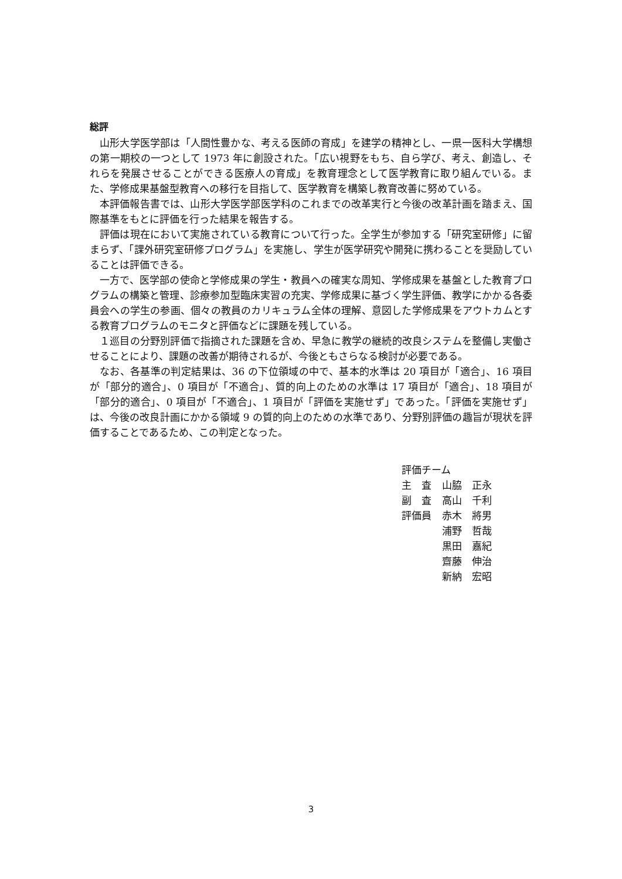総評
山形大学医学部は「人間性豊かな、考える医師の育成」を建学の精神とし、一県一医科大学構想の第一期校の一つとして 1973 年に創設された。「広い視野をもち、自ら学び、考え、創造し、それらを発展させることができる医療人の育成」を教育理念として医学教育に取り組んでいる。また、学修成果基盤型教育への移行を目指して、医学教育を構築し教育改善に努めている。
本評価報告書では、山形大学医学部医学科のこれまでの改革実行と今後の改革計画を踏まえ、国際基準をもとに評価を行った結果を報告する。
評価は現在において実施されている教育について行った。全学生が参加する「研究室研修」に留まらず、「課外研究室研修プログラム」を実施し、学生が医学研究や開発に携わることを奨励していることは評価できる。
一方で、医学部の使命と学修成果の学生・教員への確実な周知、学修成果を基盤とした教育プログラムの構築と管理、診療参加型臨床実習の充実、学修成果に基づく学生評価、教学にかかる各委員会への学生の参画、個々の教員のカリキュラム全体の理解、意図した学修成果をアウトカムとする教育プログラムのモニタと評価などに課題を残している。
１巡目の分野別評価で指摘された課題を含め、早急に教学の継続的改良システムを整備し実働させることにより、課題の改善が期待されるが、今後ともさらなる検討が必要である。
なお、各基準の判定結果は、36 の下位領域の中で、基本的水準は 20 項目が「適合」、16 項目が「部分的適合」、0 項目が「不適合」、質的向上のための水準は 17 項目が「適合」、18 項目が「部分的適合」、0 項目が「不適合」、1 項目が「評価を実施せず」であった。「評価を実施せず」は、今後の改良計画にかかる領域 9 の質的向上のための水準であり、分野別評価の趣旨が現状を評価することであるため、この判定となった。
| 評価チーム | |
| 主 査 | 山脇 正永 |
| 副 査 | 高山 千利 |
| 評価員 | 赤木 將男 |
| | 浦野 哲哉 |
| | 黒田 嘉紀 |
| | 齋藤 伸治 |
| | 新納 宏昭 |
3